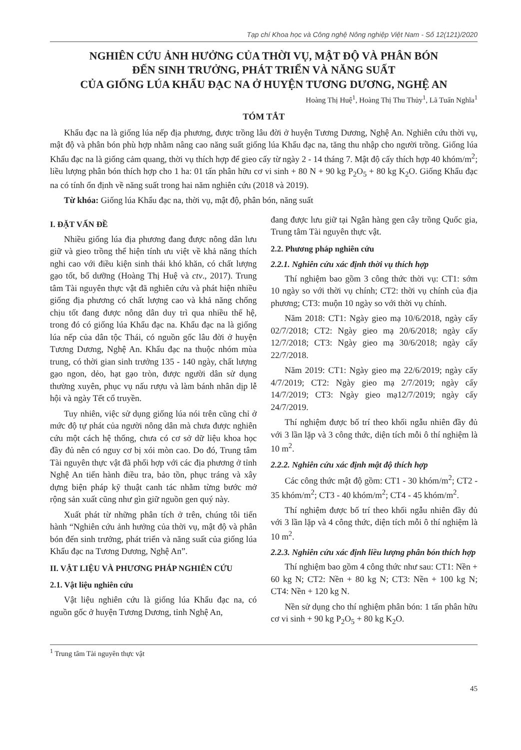Tạp chí Khoa học và Công nghệ Nông nghiệp Việt Nam - Số 12(121)/2020
NGHIÊN CỨU ẢNH HƯỞNG CỦA THỜI VỤ, MẬT ĐỘ VÀ PHÂN BÓN
ĐẾN SINH TRƯỞNG, PHÁT TRIỂN VÀ NĂNG SUẤT
CỦA GIỐNG LÚA KHẨU ĐẠC NA Ở HUYỆN TƯƠNG DƯƠNG, NGHỆ AN
Hoàng Thị Huệ<sup>1</sup>, Hoàng Thị Thu Thủy<sup>1</sup>, Lã Tuấn Nghĩa<sup>1</sup>
TÓM TẮT
Khẩu đạc na là giống lúa nếp địa phương, được trồng lâu đời ở huyện Tương Dương, Nghệ An. Nghiên cứu thời vụ, mật độ và phân bón phù hợp nhằm nâng cao năng suất giống lúa Khẩu đạc na, tăng thu nhập cho người trồng. Giống lúa Khẩu đạc na là giống cảm quang, thời vụ thích hợp để gieo cấy từ ngày 2 - 14 tháng 7. Mật độ cấy thích hợp 40 khóm/m<sup>2</sup>; liều lượng phân bón thích hợp cho 1 ha: 01 tấn phân hữu cơ vi sinh + 80 N + 90 kg P<sub>2</sub>O<sub>5</sub> + 80 kg K<sub>2</sub>O. Giống Khẩu đạc na có tính ổn định về năng suất trong hai năm nghiên cứu (2018 và 2019).
Từ khóa: Giống lúa Khẩu đạc na, thời vụ, mật độ, phân bón, năng suất
I. ĐẶT VẤN ĐỀ
Nhiều giống lúa địa phương đang được nông dân lưu giữ và gieo trồng thể hiện tính ưu việt về khả năng thích nghi cao với điều kiện sinh thái khó khăn, có chất lượng gạo tốt, bổ dưỡng (Hoàng Thị Huệ và ctv., 2017). Trung tâm Tài nguyên thực vật đã nghiên cứu và phát hiện nhiều giống địa phương có chất lượng cao và khả năng chống chịu tốt đang được nông dân duy trì qua nhiều thế hệ, trong đó có giống lúa Khẩu đạc na. Khẩu đạc na là giống lúa nếp của dân tộc Thái, có nguồn gốc lâu đời ở huyện Tương Dương, Nghệ An. Khẩu đạc na thuộc nhóm mùa trung, có thời gian sinh trưởng 135 - 140 ngày, chất lượng gạo ngon, dẻo, hạt gạo tròn, được người dân sử dụng thường xuyên, phục vụ nấu rượu và làm bánh nhân dịp lễ hội và ngày Tết cổ truyền.
Tuy nhiên, việc sử dụng giống lúa nói trên cũng chỉ ở mức độ tự phát của người nông dân mà chưa được nghiên cứu một cách hệ thống, chưa có cơ sở dữ liệu khoa học đầy đủ nên có nguy cơ bị xói mòn cao. Do đó, Trung tâm Tài nguyên thực vật đã phối hợp với các địa phương ở tỉnh Nghệ An tiến hành điều tra, bảo tồn, phục tráng và xây dựng biện pháp kỹ thuật canh tác nhằm từng bước mở rộng sản xuất cũng như gìn giữ nguồn gen quý này.
Xuất phát từ những phân tích ở trên, chúng tôi tiến hành “Nghiên cứu ảnh hưởng của thời vụ, mật độ và phân bón đến sinh trưởng, phát triển và năng suất của giống lúa Khẩu đạc na Tương Dương, Nghệ An”.
II. VẬT LIỆU VÀ PHƯƠNG PHÁP NGHIÊN CỨU
2.1. Vật liệu nghiên cứu
Vật liệu nghiên cứu là giống lúa Khẩu đạc na, có nguồn gốc ở huyện Tương Dương, tỉnh Nghệ An,
đang được lưu giữ tại Ngân hàng gen cây trồng Quốc gia, Trung tâm Tài nguyên thực vật.
2.2. Phương pháp nghiên cứu
2.2.1. Nghiên cứu xác định thời vụ thích hợp
Thí nghiệm bao gồm 3 công thức thời vụ: CT1: sớm 10 ngày so với thời vụ chính; CT2: thời vụ chính của địa phương; CT3: muộn 10 ngày so với thời vụ chính.
Năm 2018: CT1: Ngày gieo mạ 10/6/2018, ngày cấy 02/7/2018; CT2: Ngày gieo mạ 20/6/2018; ngày cấy 12/7/2018; CT3: Ngày gieo mạ 30/6/2018; ngày cấy 22/7/2018.
Năm 2019: CT1: Ngày gieo mạ 22/6/2019; ngày cấy 4/7/2019; CT2: Ngày gieo mạ 2/7/2019; ngày cấy 14/7/2019; CT3: Ngày gieo mạ12/7/2019; ngày cấy 24/7/2019.
Thí nghiệm được bố trí theo khối ngẫu nhiên đầy đủ với 3 lần lặp và 3 công thức, diện tích mỗi ô thí nghiệm là 10 m<sup>2</sup>.
2.2.2. Nghiên cứu xác định mật độ thích hợp
Các công thức mật độ gồm: CT1 - 30 khóm/m<sup>2</sup>; CT2 - 35 khóm/m<sup>2</sup>; CT3 - 40 khóm/m<sup>2</sup>; CT4 - 45 khóm/m<sup>2</sup>.
Thí nghiệm được bố trí theo khối ngẫu nhiên đầy đủ với 3 lần lặp và 4 công thức, diện tích mỗi ô thí nghiệm là 10 m<sup>2</sup>.
2.2.3. Nghiên cứu xác định liều lượng phân bón thích hợp
Thí nghiệm bao gồm 4 công thức như sau: CT1: Nền + 60 kg N; CT2: Nền + 80 kg N; CT3: Nền + 100 kg N; CT4: Nền + 120 kg N.
Nền sử dụng cho thí nghiệm phân bón: 1 tấn phân hữu cơ vi sinh + 90 kg P<sub>2</sub>O<sub>5</sub> + 80 kg K<sub>2</sub>O.
<sup>1</sup> Trung tâm Tài nguyên thực vật
45